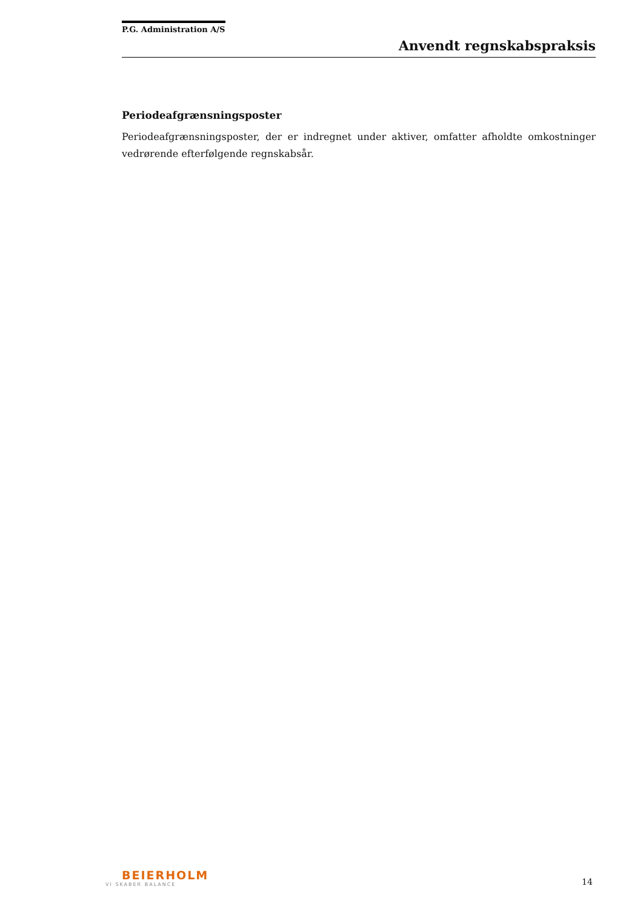P.G. Administration A/S
Anvendt regnskabspraksis
Periodeafgrænsningsposter
Periodeafgrænsningsposter, der er indregnet under aktiver, omfatter afholdte omkostninger vedrørende efterfølgende regnskabsår.
BEIERHOLM
VI SKABER BALANCE
14